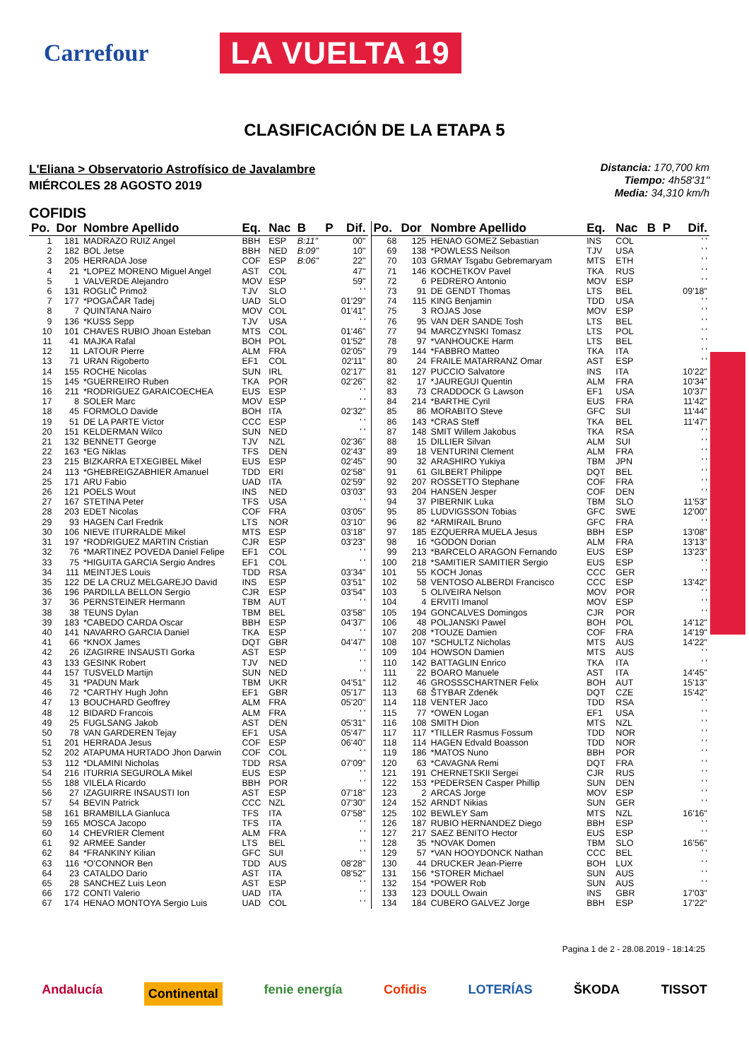Carrefour LA VUELTA 19
CLASIFICACIÓN DE LA ETAPA 5
L'Eliana > Observatorio Astrofísico de Javalambre
MIÉRCOLES 28 AGOSTO 2019
Distancia: 170,700 km
Tiempo: 4h58'31"
Media: 34,310 km/h
COFIDIS
| Po. | Dor | Nombre Apellido | Eq. | Nac | B | P | Dif. |
| --- | --- | --- | --- | --- | --- | --- | --- |
| 1 | 181 | MADRAZO RUIZ Angel | BBH | ESP | B:11" | | 00" |
| 2 | 182 | BOL Jetse | BBH | NED | B:09" | | 10" |
| 3 | 205 | HERRADA Jose | COF | ESP | B:06" | | 22" |
| 4 | 21 | *LOPEZ MORENO Miguel Angel | AST | COL | | | 47" |
| 5 | 1 | VALVERDE Alejandro | MOV | ESP | | | 59" |
| 6 | 131 | ROGLIČ Primož | TJV | SLO | | | ' ' |
| 7 | 177 | *POGAČAR Tadej | UAD | SLO | | | 01'29" |
| 8 | 7 | QUINTANA Nairo | MOV | COL | | | 01'41" |
| 9 | 136 | *KUSS Sepp | TJV | USA | | | ' ' |
| 10 | 101 | CHAVES RUBIO Jhoan Esteban | MTS | COL | | | 01'46" |
| 11 | 41 | MAJKA Rafal | BOH | POL | | | 01'52" |
| 12 | 11 | LATOUR Pierre | ALM | FRA | | | 02'05" |
| 13 | 71 | URAN Rigoberto | EF1 | COL | | | 02'11" |
| 14 | 155 | ROCHE Nicolas | SUN | IRL | | | 02'17" |
| 15 | 145 | *GUERREIRO Ruben | TKA | POR | | | 02'26" |
| 16 | 211 | *RODRIGUEZ GARAICOECHEA | EUS | ESP | | | ' ' |
| 17 | 8 | SOLER Marc | MOV | ESP | | | ' ' |
| 18 | 45 | FORMOLO Davide | BOH | ITA | | | 02'32" |
| 19 | 51 | DE LA PARTE Victor | CCC | ESP | | | ' ' |
| 20 | 151 | KELDERMAN Wilco | SUN | NED | | | ' ' |
| 21 | 132 | BENNETT George | TJV | NZL | | | 02'36" |
| 22 | 163 | *EG Niklas | TFS | DEN | | | 02'43" |
| 23 | 215 | BIZKARRA ETXEGIBEL Mikel | EUS | ESP | | | 02'45" |
| 24 | 113 | *GHEBREIGZABHIER Amanuel | TDD | ERI | | | 02'58" |
| 25 | 171 | ARU Fabio | UAD | ITA | | | 02'59" |
| 26 | 121 | POELS Wout | INS | NED | | | 03'03" |
| 27 | 167 | STETINA Peter | TFS | USA | | | ' ' |
| 28 | 203 | EDET Nicolas | COF | FRA | | | 03'05" |
| 29 | 93 | HAGEN Carl Fredrik | LTS | NOR | | | 03'10" |
| 30 | 106 | NIEVE ITURRALDE Mikel | MTS | ESP | | | 03'18" |
| 31 | 197 | *RODRIGUEZ MARTIN Cristian | CJR | ESP | | | 03'23" |
| 32 | 76 | *MARTINEZ POVEDA Daniel Felipe | EF1 | COL | | | ' ' |
| 33 | 75 | *HIGUITA GARCIA Sergio Andres | EF1 | COL | | | ' ' |
| 34 | 111 | MEINTJES Louis | TDD | RSA | | | 03'34" |
| 35 | 122 | DE LA CRUZ MELGAREJO David | INS | ESP | | | 03'51" |
| 36 | 196 | PARDILLA BELLON Sergio | CJR | ESP | | | 03'54" |
| 37 | 36 | PERNSTEINER Hermann | TBM | AUT | | | ' ' |
| 38 | 38 | TEUNS Dylan | TBM | BEL | | | 03'58" |
| 39 | 183 | *CABEDO CARDA Oscar | BBH | ESP | | | 04'37" |
| 40 | 141 | NAVARRO GARCIA Daniel | TKA | ESP | | | ' ' |
| 41 | 66 | *KNOX James | DQT | GBR | | | 04'47" |
| 42 | 26 | IZAGIRRE INSAUSTI Gorka | AST | ESP | | | ' ' |
| 43 | 133 | GESINK Robert | TJV | NED | | | ' ' |
| 44 | 157 | TUSVELD Martijn | SUN | NED | | | ' ' |
| 45 | 31 | *PADUN Mark | TBM | UKR | | | 04'51" |
| 46 | 72 | *CARTHY Hugh John | EF1 | GBR | | | 05'17" |
| 47 | 13 | BOUCHARD Geoffrey | ALM | FRA | | | 05'20" |
| 48 | 12 | BIDARD Francois | ALM | FRA | | | ' ' |
| 49 | 25 | FUGLSANG Jakob | AST | DEN | | | 05'31" |
| 50 | 78 | VAN GARDEREN Tejay | EF1 | USA | | | 05'47" |
| 51 | 201 | HERRADA Jesus | COF | ESP | | | 06'40" |
| 52 | 202 | ATAPUMA HURTADO Jhon Darwin | COF | COL | | | ' ' |
| 53 | 112 | *DLAMINI Nicholas | TDD | RSA | | | 07'09" |
| 54 | 216 | ITURRIA SEGUROLA Mikel | EUS | ESP | | | ' ' |
| 55 | 188 | VILELA Ricardo | BBH | POR | | | ' ' |
| 56 | 27 | IZAGUIRRE INSAUSTI Ion | AST | ESP | | | 07'18" |
| 57 | 54 | BEVIN Patrick | CCC | NZL | | | 07'30" |
| 58 | 161 | BRAMBILLA Gianluca | TFS | ITA | | | 07'58" |
| 59 | 165 | MOSCA Jacopo | TFS | ITA | | | ' ' |
| 60 | 14 | CHEVRIER Clement | ALM | FRA | | | ' ' |
| 61 | 92 | ARMEE Sander | LTS | BEL | | | ' ' |
| 62 | 84 | *FRANKINY Kilian | GFC | SUI | | | ' ' |
| 63 | 116 | *O'CONNOR Ben | TDD | AUS | | | 08'28" |
| 64 | 23 | CATALDO Dario | AST | ITA | | | 08'52" |
| 65 | 28 | SANCHEZ Luis Leon | AST | ESP | | | ' ' |
| 66 | 172 | CONTI Valerio | UAD | ITA | | | ' ' |
| 67 | 174 | HENAO MONTOYA Sergio Luis | UAD | COL | | | ' ' |
| Po. | Dor | Nombre Apellido | Eq. | Nac | B | P | Dif. |
| --- | --- | --- | --- | --- | --- | --- | --- |
| 68 | 125 | HENAO GOMEZ Sebastian | INS | COL | | | ' ' |
| 69 | 138 | *POWLESS Neilson | TJV | USA | | | ' ' |
| 70 | 103 | GRMAY Tsgabu Gebremaryam | MTS | ETH | | | ' ' |
| 71 | 146 | KOCHETKOV Pavel | TKA | RUS | | | ' ' |
| 72 | 6 | PEDRERO Antonio | MOV | ESP | | | ' ' |
| 73 | 91 | DE GENDT Thomas | LTS | BEL | | | 09'18" |
| 74 | 115 | KING Benjamin | TDD | USA | | | ' ' |
| 75 | 3 | ROJAS Jose | MOV | ESP | | | ' ' |
| 76 | 95 | VAN DER SANDE Tosh | LTS | BEL | | | ' ' |
| 77 | 94 | MARCZYNSKI Tomasz | LTS | POL | | | ' ' |
| 78 | 97 | *VANHOUCKE Harm | LTS | BEL | | | ' ' |
| 79 | 144 | *FABBRO Matteo | TKA | ITA | | | ' ' |
| 80 | 24 | FRAILE MATARRANZ Omar | AST | ESP | | | ' ' |
| 81 | 127 | PUCCIO Salvatore | INS | ITA | | | 10'22" |
| 82 | 17 | *JAUREGUI Quentin | ALM | FRA | | | 10'34" |
| 83 | 73 | CRADDOCK G Lawson | EF1 | USA | | | 10'37" |
| 84 | 214 | *BARTHE Cyril | EUS | FRA | | | 11'42" |
| 85 | 86 | MORABITO Steve | GFC | SUI | | | 11'44" |
| 86 | 143 | *CRAS Steff | TKA | BEL | | | 11'47" |
| 87 | 148 | SMIT Willem Jakobus | TKA | RSA | | | ' ' |
| 88 | 15 | DILLIER Silvan | ALM | SUI | | | ' ' |
| 89 | 18 | VENTURINI Clement | ALM | FRA | | | ' ' |
| 90 | 32 | ARASHIRO Yukiya | TBM | JPN | | | ' ' |
| 91 | 61 | GILBERT Philippe | DQT | BEL | | | ' ' |
| 92 | 207 | ROSSETTO Stephane | COF | FRA | | | ' ' |
| 93 | 204 | HANSEN Jesper | COF | DEN | | | ' ' |
| 94 | 37 | PIBERNIK Luka | TBM | SLO | | | 11'53" |
| 95 | 85 | LUDVIGSSON Tobias | GFC | SWE | | | 12'00" |
| 96 | 82 | *ARMIRAIL Bruno | GFC | FRA | | | ' ' |
| 97 | 185 | EZQUERRA MUELA Jesus | BBH | ESP | | | 13'08" |
| 98 | 16 | *GODON Dorian | ALM | FRA | | | 13'13" |
| 99 | 213 | *BARCELO ARAGON Fernando | EUS | ESP | | | 13'23" |
| 100 | 218 | *SAMITIER SAMITIER Sergio | EUS | ESP | | | ' ' |
| 101 | 55 | KOCH Jonas | CCC | GER | | | ' ' |
| 102 | 58 | VENTOSO ALBERDI Francisco | CCC | ESP | | | 13'42" |
| 103 | 5 | OLIVEIRA Nelson | MOV | POR | | | ' ' |
| 104 | 4 | ERVITI Imanol | MOV | ESP | | | ' ' |
| 105 | 194 | GONCALVES Domingos | CJR | POR | | | ' ' |
| 106 | 48 | POLJANSKI Pawel | BOH | POL | | | 14'12" |
| 107 | 208 | *TOUZE Damien | COF | FRA | | | 14'19" |
| 108 | 107 | *SCHULTZ Nicholas | MTS | AUS | | | 14'22" |
| 109 | 104 | HOWSON Damien | MTS | AUS | | | ' ' |
| 110 | 142 | BATTAGLIN Enrico | TKA | ITA | | | ' ' |
| 111 | 22 | BOARO Manuele | AST | ITA | | | 14'45" |
| 112 | 46 | GROSSSCHARTNER Felix | BOH | AUT | | | 15'13" |
| 113 | 68 | ŠTYBAR Zdeněk | DQT | CZE | | | 15'42" |
| 114 | 118 | VENTER Jaco | TDD | RSA | | | ' ' |
| 115 | 77 | *OWEN Logan | EF1 | USA | | | ' ' |
| 116 | 108 | SMITH Dion | MTS | NZL | | | ' ' |
| 117 | 117 | *TILLER Rasmus Fossum | TDD | NOR | | | ' ' |
| 118 | 114 | HAGEN Edvald Boasson | TDD | NOR | | | ' ' |
| 119 | 186 | *MATOS Nuno | BBH | POR | | | ' ' |
| 120 | 63 | *CAVAGNA Remi | DQT | FRA | | | ' ' |
| 121 | 191 | CHERNETSKII Sergei | CJR | RUS | | | ' ' |
| 122 | 153 | *PEDERSEN Casper Phillip | SUN | DEN | | | ' ' |
| 123 | 2 | ARCAS Jorge | MOV | ESP | | | ' ' |
| 124 | 152 | ARNDT Nikias | SUN | GER | | | ' ' |
| 125 | 102 | BEWLEY Sam | MTS | NZL | | | 16'16" |
| 126 | 187 | RUBIO HERNANDEZ Diego | BBH | ESP | | | ' ' |
| 127 | 217 | SAEZ BENITO Hector | EUS | ESP | | | ' ' |
| 128 | 35 | *NOVAK Domen | TBM | SLO | | | 16'56" |
| 129 | 57 | *VAN HOOYDONCK Nathan | CCC | BEL | | | ' ' |
| 130 | 44 | DRUCKER Jean-Pierre | BOH | LUX | | | ' ' |
| 131 | 156 | *STORER Michael | SUN | AUS | | | ' ' |
| 132 | 154 | *POWER Rob | SUN | AUS | | | ' ' |
| 133 | 123 | DOULL Owain | INS | GBR | | | 17'03" |
| 134 | 184 | CUBERO GALVEZ Jorge | BBH | ESP | | | 17'22" |
Pagina 1 de 2 - 28.08.2019 - 18:14:25
Andalucía Continental fenie energía Cofidis LOTERÍAS ŠKODA TISSOT